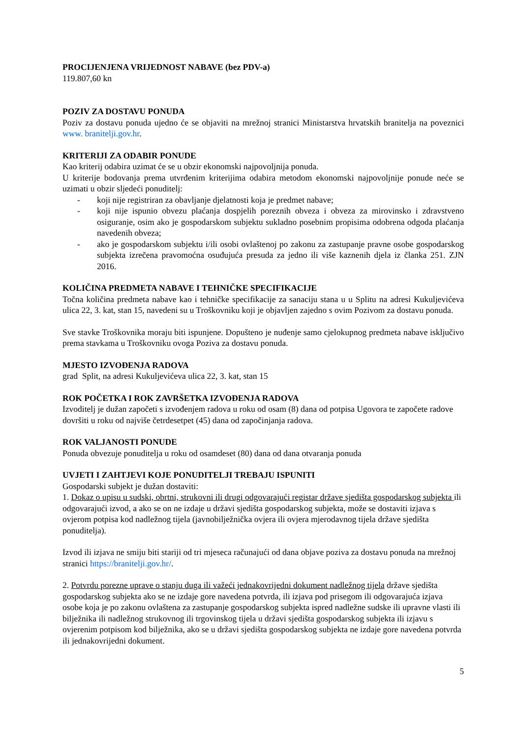PROCIJENJENA VRIJEDNOST NABAVE (bez PDV-a)
119.807,60 kn
POZIV ZA DOSTAVU PONUDA
Poziv za dostavu ponuda ujedno će se objaviti na mrežnoj stranici Ministarstva hrvatskih branitelja na poveznici www. branitelji.gov.hr.
KRITERIJI ZA ODABIR PONUDE
Kao kriterij odabira uzimat će se u obzir ekonomski najpovoljnija ponuda.
U kriterije bodovanja prema utvrđenim kriterijima odabira metodom ekonomski najpovoljnije ponude neće se uzimati u obzir sljedeći ponuditelj:
- koji nije registriran za obavljanje djelatnosti koja je predmet nabave;
- koji nije ispunio obvezu plaćanja dospjelih poreznih obveza i obveza za mirovinsko i zdravstveno osiguranje, osim ako je gospodarskom subjektu sukladno posebnim propisima odobrena odgoda plaćanja navedenih obveza;
- ako je gospodarskom subjektu i/ili osobi ovlaštenoj po zakonu za zastupanje pravne osobe gospodarskog subjekta izrečena pravomoćna osuđujuća presuda za jedno ili više kaznenih djela iz članka 251. ZJN 2016.
KOLIČINA PREDMETA NABAVE I TEHNIČKE SPECIFIKACIJE
Točna količina predmeta nabave kao i tehničke specifikacije za sanaciju stana u u Splitu na adresi Kukuljevićeva ulica 22, 3. kat, stan 15, navedeni su u Troškovniku koji je objavljen zajedno s ovim Pozivom za dostavu ponuda.
Sve stavke Troškovnika moraju biti ispunjene. Dopušteno je nuđenje samo cjelokupnog predmeta nabave isključivo prema stavkama u Troškovniku ovoga Poziva za dostavu ponuda.
MJESTO IZVOĐENJA RADOVA
grad Split, na adresi Kukuljevićeva ulica 22, 3. kat, stan 15
ROK POČETKA I ROK ZAVRŠETKA IZVOĐENJA RADOVA
Izvoditelj je dužan započeti s izvođenjem radova u roku od osam (8) dana od potpisa Ugovora te započete radove dovršiti u roku od najviše četrdesetpet (45) dana od započinjanja radova.
ROK VALJANOSTI PONUDE
Ponuda obvezuje ponuditelja u roku od osamdeset (80) dana od dana otvaranja ponuda
UVJETI I ZAHTJEVI KOJE PONUDITELJI TREBAJU ISPUNITI
Gospodarski subjekt je dužan dostaviti:
1. Dokaz o upisu u sudski, obrtni, strukovni ili drugi odgovarajući registar države sjedišta gospodarskog subjekta ili odgovarajući izvod, a ako se on ne izdaje u državi sjedišta gospodarskog subjekta, može se dostaviti izjava s ovjerom potpisa kod nadležnog tijela (javnobilježnička ovjera ili ovjera mjerodavnog tijela države sjedišta ponuditelja).
Izvod ili izjava ne smiju biti stariji od tri mjeseca računajući od dana objave poziva za dostavu ponuda na mrežnoj stranici https://branitelji.gov.hr/.
2. Potvrdu porezne uprave o stanju duga ili važeći jednakovrijedni dokument nadležnog tijela države sjedišta gospodarskog subjekta ako se ne izdaje gore navedena potvrda, ili izjava pod prisegom ili odgovarajuća izjava osobe koja je po zakonu ovlaštena za zastupanje gospodarskog subjekta ispred nadležne sudske ili upravne vlasti ili bilježnika ili nadležnog strukovnog ili trgovinskog tijela u državi sjedišta gospodarskog subjekta ili izjavu s ovjerenim potpisom kod bilježnika, ako se u državi sjedišta gospodarskog subjekta ne izdaje gore navedena potvrda ili jednakovrijedni dokument.
5